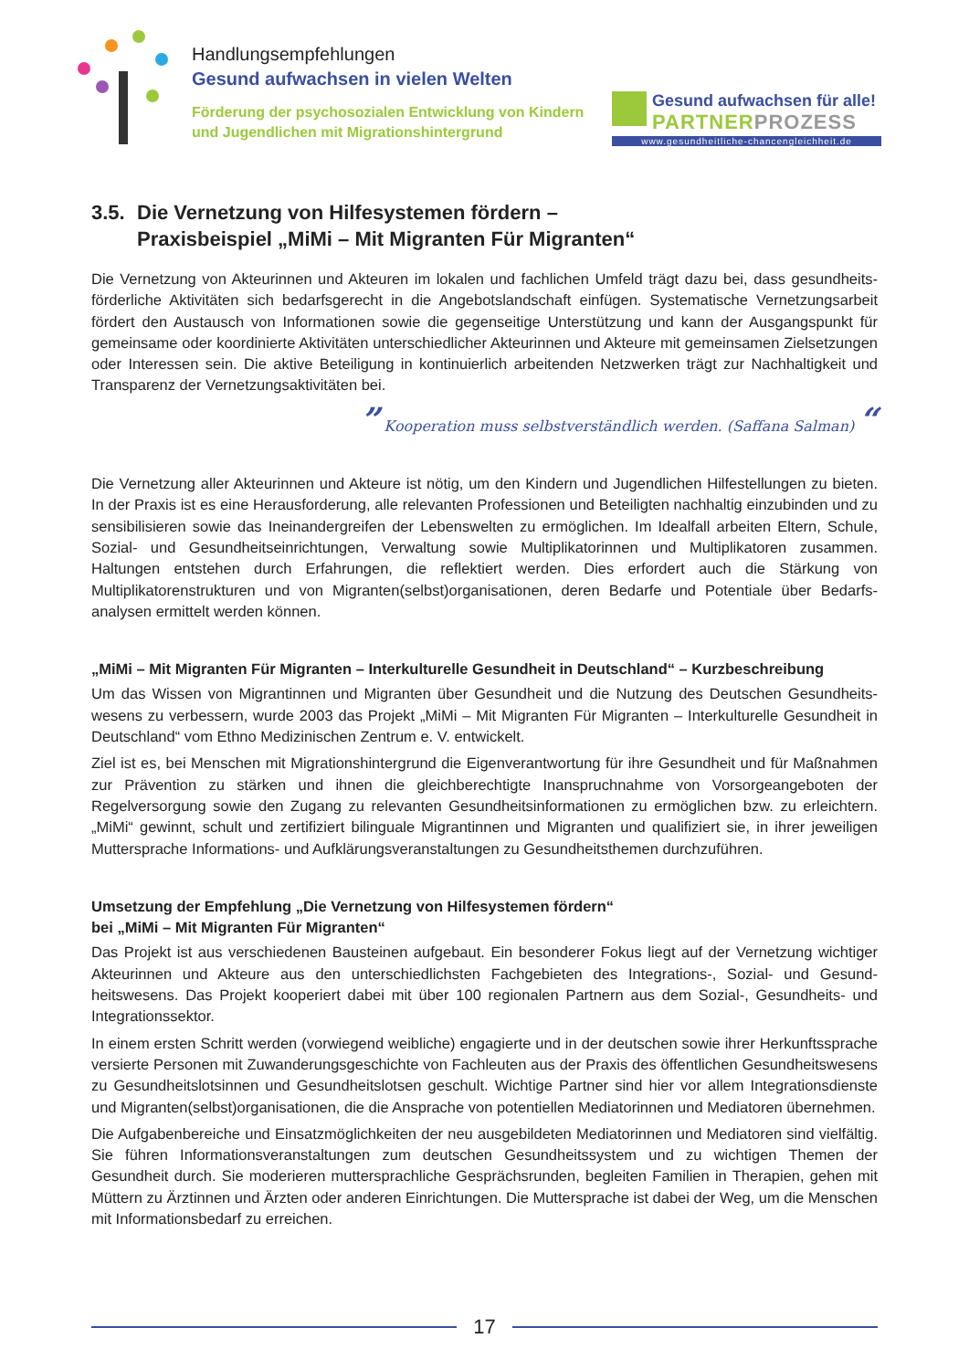Handlungsempfehlungen
Gesund aufwachsen in vielen Welten
Förderung der psychosozialen Entwicklung von Kindern und Jugendlichen mit Migrationshintergrund
Gesund aufwachsen für alle!
PARTNERPROZESS
www.gesundheitliche-chancengleichheit.de
3.5. Die Vernetzung von Hilfesystemen fördern –
Praxisbeispiel „MiMi – Mit Migranten Für Migranten“
Die Vernetzung von Akteurinnen und Akteuren im lokalen und fachlichen Umfeld trägt dazu bei, dass gesundheits­förderliche Aktivitäten sich bedarfsgerecht in die Angebotslandschaft einfügen. Systematische Vernetzungsarbeit fördert den Austausch von Informationen sowie die gegenseitige Unterstützung und kann der Ausgangspunkt für gemeinsame oder koordinierte Aktivitäten unterschiedlicher Akteurinnen und Akteure mit gemeinsamen Zielset­zungen oder Interessen sein. Die aktive Beteiligung in kontinuierlich arbeitenden Netzwerken trägt zur Nachhaltig­keit und Transparenz der Vernetzungsaktivitäten bei.
” Kooperation muss selbstverständlich werden. (Saffana Salman) “
Die Vernetzung aller Akteurinnen und Akteure ist nötig, um den Kindern und Jugendlichen Hilfestellungen zu bieten. In der Praxis ist es eine Herausforderung, alle relevanten Professionen und Beteiligten nachhaltig einzu­binden und zu sensibilisieren sowie das Ineinandergreifen der Lebenswelten zu ermöglichen. Im Idealfall arbeiten Eltern, Schule, Sozial- und Gesundheitseinrichtungen, Verwaltung sowie Multiplikatorinnen und Multiplikatoren zusammen. Haltungen entstehen durch Erfahrungen, die reflektiert werden. Dies erfordert auch die Stärkung von Multiplikatorenstrukturen und von Migranten(selbst)organisationen, deren Bedarfe und Potentiale über Bedarfs­analysen ermittelt werden können.
„MiMi – Mit Migranten Für Migranten – Interkulturelle Gesundheit in Deutschland“ – Kurzbeschreibung
Um das Wissen von Migrantinnen und Migranten über Gesundheit und die Nutzung des Deutschen Gesundheits­wesens zu verbessern, wurde 2003 das Projekt „MiMi – Mit Migranten Für Migranten – Interkulturelle Gesundheit in Deutschland“ vom Ethno Medizinischen Zentrum e. V. entwickelt.
Ziel ist es, bei Menschen mit Migrationshintergrund die Eigenverantwortung für ihre Gesundheit und für Maßnah­men zur Prävention zu stärken und ihnen die gleichberechtigte Inanspruchnahme von Vorsorgeangeboten der Regelversorgung sowie den Zugang zu relevanten Gesundheitsinformationen zu ermöglichen bzw. zu erleichtern. „MiMi“ gewinnt, schult und zertifiziert bilinguale Migrantinnen und Migranten und qualifiziert sie, in ihrer jeweiligen Muttersprache Informations- und Aufklärungsveranstaltungen zu Gesundheitsthemen durchzuführen.
Umsetzung der Empfehlung „Die Vernetzung von Hilfesystemen fördern“
bei „MiMi – Mit Migranten Für Migranten“
Das Projekt ist aus verschiedenen Bausteinen aufgebaut. Ein besonderer Fokus liegt auf der Vernetzung wichti­ger Akteurinnen und Akteure aus den unterschiedlichsten Fachgebieten des Integrations-, Sozial- und Gesund­heitswesens. Das Projekt kooperiert dabei mit über 100 regionalen Partnern aus dem Sozial-, Gesundheits- und Integrationssektor.
In einem ersten Schritt werden (vorwiegend weibliche) engagierte und in der deutschen sowie ihrer Herkunfts­sprache versierte Personen mit Zuwanderungsgeschichte von Fachleuten aus der Praxis des öffentlichen Ge­sundheitswesens zu Gesundheitslotsinnen und Gesundheitslotsen geschult. Wichtige Partner sind hier vor allem Integrationsdienste und Migranten(selbst)organisationen, die die Ansprache von potentiellen Mediatorinnen und Mediatoren übernehmen.
Die Aufgabenbereiche und Einsatzmöglichkeiten der neu ausgebildeten Mediatorinnen und Mediatoren sind viel­fältig. Sie führen Informationsveranstaltungen zum deutschen Gesundheitssystem und zu wichtigen Themen der Gesundheit durch. Sie moderieren muttersprachliche Gesprächsrunden, begleiten Familien in Therapien, gehen mit Müttern zu Ärztinnen und Ärzten oder anderen Einrichtungen. Die Muttersprache ist dabei der Weg, um die Menschen mit Informationsbedarf zu erreichen.
17